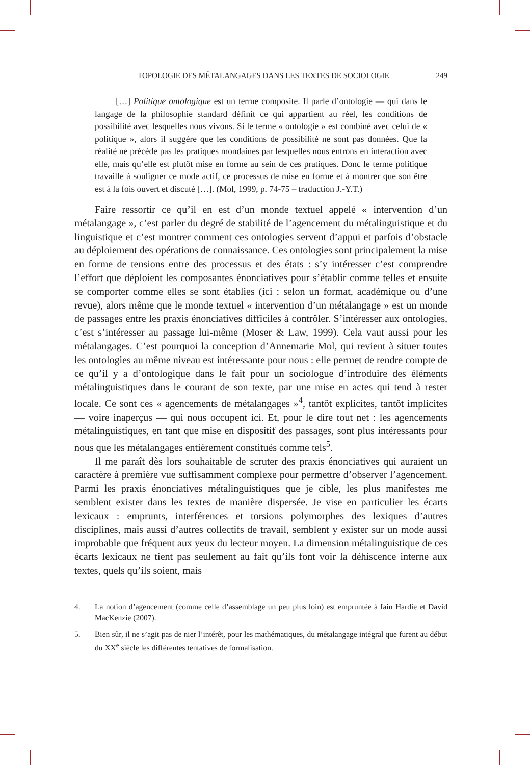TOPOLOGIE DES MÉTALANGAGES DANS LES TEXTES DE SOCIOLOGIE 249
[…] Politique ontologique est un terme composite. Il parle d’ontologie — qui dans le langage de la philosophie standard définit ce qui appartient au réel, les conditions de possibilité avec lesquelles nous vivons. Si le terme « ontologie » est combiné avec celui de « politique », alors il suggère que les conditions de possibilité ne sont pas données. Que la réalité ne précède pas les pratiques mondaines par lesquelles nous entrons en interaction avec elle, mais qu’elle est plutôt mise en forme au sein de ces pratiques. Donc le terme politique travaille à souligner ce mode actif, ce processus de mise en forme et à montrer que son être est à la fois ouvert et discuté […]. (Mol, 1999, p. 74-75 – traduction J.-Y.T.)
Faire ressortir ce qu’il en est d’un monde textuel appelé « intervention d’un métalangage », c’est parler du degré de stabilité de l’agencement du métalinguistique et du linguistique et c’est montrer comment ces ontologies servent d’appui et parfois d’obstacle au déploiement des opérations de connaissance. Ces ontologies sont principalement la mise en forme de tensions entre des processus et des états : s’y intéresser c’est comprendre l’effort que déploient les composantes énonciatives pour s’établir comme telles et ensuite se comporter comme elles se sont établies (ici : selon un format, académique ou d’une revue), alors même que le monde textuel « intervention d’un métalangage » est un monde de passages entre les praxis énonciatives difficiles à contrôler. S’intéresser aux ontologies, c’est s’intéresser au passage lui-même (Moser & Law, 1999). Cela vaut aussi pour les métalangages. C’est pourquoi la conception d’Annemarie Mol, qui revient à situer toutes les ontologies au même niveau est intéressante pour nous : elle permet de rendre compte de ce qu’il y a d’ontologique dans le fait pour un sociologue d’introduire des éléments métalinguistiques dans le courant de son texte, par une mise en actes qui tend à rester locale. Ce sont ces « agencements de métalangages »<sup>4</sup>, tantôt explicites, tantôt implicites — voire inaperçus — qui nous occupent ici. Et, pour le dire tout net : les agencements métalinguistiques, en tant que mise en dispositif des passages, sont plus intéressants pour nous que les métalangages entièrement constitués comme tels<sup>5</sup>.
Il me paraît dès lors souhaitable de scruter des praxis énonciatives qui auraient un caractère à première vue suffisamment complexe pour permettre d’observer l’agencement. Parmi les praxis énonciatives métalinguistiques que je cible, les plus manifestes me semblent exister dans les textes de manière dispersée. Je vise en particulier les écarts lexicaux : emprunts, interférences et torsions polymorphes des lexiques d’autres disciplines, mais aussi d’autres collectifs de travail, semblent y exister sur un mode aussi improbable que fréquent aux yeux du lecteur moyen. La dimension métalinguistique de ces écarts lexicaux ne tient pas seulement au fait qu’ils font voir la déhiscence interne aux textes, quels qu’ils soient, mais
4. La notion d’agencement (comme celle d’assemblage un peu plus loin) est empruntée à Iain Hardie et David MacKenzie (2007).
5. Bien sûr, il ne s’agit pas de nier l’intérêt, pour les mathématiques, du métalangage intégral que furent au début du XX<sup>e</sup> siècle les différentes tentatives de formalisation.